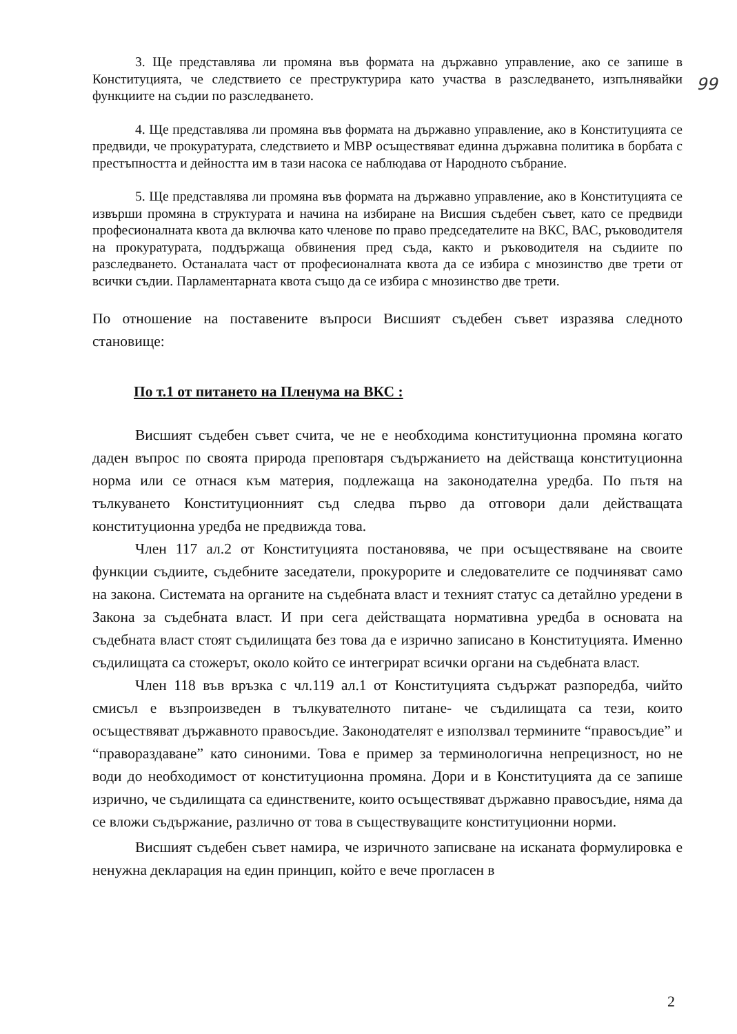99
3. Ще представлява ли промяна във формата на държавно управление, ако се запише в Конституцията, че следствието се преструктурира като участва в разследването, изпълнявайки функциите на съдии по разследването.
4. Ще представлява ли промяна във формата на държавно управление, ако в Конституцията се предвиди, че прокуратурата, следствието и МВР осъществяват единна държавна политика в борбата с престъпността и дейността им в тази насока се наблюдава от Народното събрание.
5. Ще представлява ли промяна във формата на държавно управление, ако в Конституцията се извърши промяна в структурата и начина на избиране на Висшия съдебен съвет, като се предвиди професионалната квота да включва като членове по право председателите на ВКС, ВАС, ръководителя на прокуратурата, поддържаща обвинения пред съда, както и ръководителя на съдиите по разследването. Останалата част от професионалната квота да се избира с мнозинство две трети от всички съдии. Парламентарната квота също да се избира с мнозинство две трети.
По отношение на поставените въпроси Висшият съдебен съвет изразява следното становище:
По т.1 от питането на Пленума на ВКС :
Висшият съдебен съвет счита, че не е необходима конституционна промяна когато даден въпрос по своята природа преповтаря съдържанието на действаща конституционна норма или се отнася към материя, подлежаща на законодателна уредба. По пътя на тълкуването Конституционният съд следва първо да отговори дали действащата конституционна уредба не предвижда това.
Член 117 ал.2 от Конституцията постановява, че при осъществяване на своите функции съдиите, съдебните заседатели, прокурорите и следователите се подчиняват само на закона. Системата на органите на съдебната власт и техният статус са детайлно уредени в Закона за съдебната власт. И при сега действащата нормативна уредба в основата на съдебната власт стоят съдилищата без това да е изрично записано в Конституцията. Именно съдилищата са стожерът, около който се интегрират всички органи на съдебната власт.
Член 118 във връзка с чл.119 ал.1 от Конституцията съдържат разпоредба, чийто смисъл е възпроизведен в тълкувателното питане- че съдилищата са тези, които осъществяват държавното правосъдие. Законодателят е използвал термините “правосъдие” и “правораздаване” като синоними. Това е пример за терминологична непрецизност, но не води до необходимост от конституционна промяна. Дори и в Конституцията да се запише изрично, че съдилищата са единствените, които осъществяват държавно правосъдие, няма да се вложи съдържание, различно от това в съществуващите конституционни норми.
Висшият съдебен съвет намира, че изричното записване на исканата формулировка е ненужна декларация на един принцип, който е вече прогласен в
2